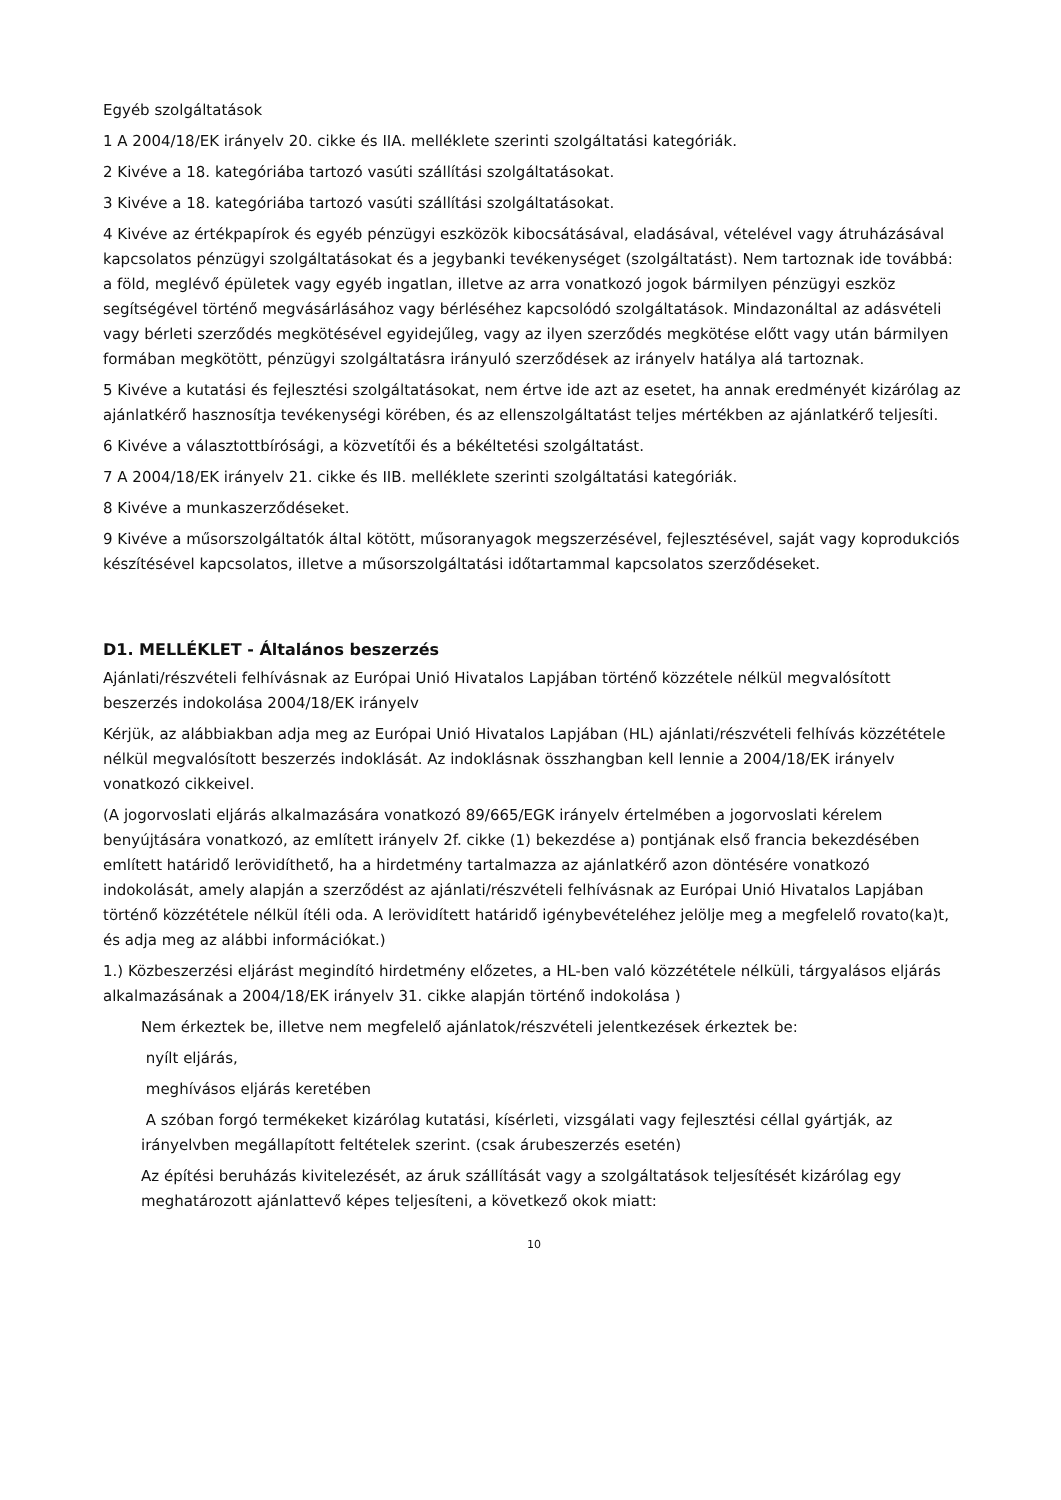Egyéb szolgáltatások
1 A 2004/18/EK irányelv 20. cikke és IIA. melléklete szerinti szolgáltatási kategóriák.
2 Kivéve a 18. kategóriába tartozó vasúti szállítási szolgáltatásokat.
3 Kivéve a 18. kategóriába tartozó vasúti szállítási szolgáltatásokat.
4 Kivéve az értékpapírok és egyéb pénzügyi eszközök kibocsátásával, eladásával, vételével vagy átruházásával kapcsolatos pénzügyi szolgáltatásokat és a jegybanki tevékenységet (szolgáltatást). Nem tartoznak ide továbbá: a föld, meglévő épületek vagy egyéb ingatlan, illetve az arra vonatkozó jogok bármilyen pénzügyi eszköz segítségével történő megvásárlásához vagy bérléséhez kapcsolódó szolgáltatások. Mindazonáltal az adásvételi vagy bérleti szerződés megkötésével egyidejűleg, vagy az ilyen szerződés megkötése előtt vagy után bármilyen formában megkötött, pénzügyi szolgáltatásra irányuló szerződések az irányelv hatálya alá tartoznak.
5 Kivéve a kutatási és fejlesztési szolgáltatásokat, nem értve ide azt az esetet, ha annak eredményét kizárólag az ajánlatkérő hasznosítja tevékenységi körében, és az ellenszolgáltatást teljes mértékben az ajánlatkérő teljesíti.
6 Kivéve a választottbírósági, a közvetítői és a békéltetési szolgáltatást.
7 A 2004/18/EK irányelv 21. cikke és IIB. melléklete szerinti szolgáltatási kategóriák.
8 Kivéve a munkaszerződéseket.
9 Kivéve a műsorszolgáltatók által kötött, műsoranyagok megszerzésével, fejlesztésével, saját vagy koprodukciós készítésével kapcsolatos, illetve a műsorszolgáltatási időtartammal kapcsolatos szerződéseket.
D1. MELLÉKLET - Általános beszerzés
Ajánlati/részvételi felhívásnak az Európai Unió Hivatalos Lapjában történő közzétele nélkül megvalósított beszerzés indokolása 2004/18/EK irányelv
Kérjük, az alábbiakban adja meg az Európai Unió Hivatalos Lapjában (HL) ajánlati/részvételi felhívás közzététele nélkül megvalósított beszerzés indoklását. Az indoklásnak összhangban kell lennie a 2004/18/EK irányelv vonatkozó cikkeivel.
(A jogorvoslati eljárás alkalmazására vonatkozó 89/665/EGK irányelv értelmében a jogorvoslati kérelem benyújtására vonatkozó, az említett irányelv 2f. cikke (1) bekezdése a) pontjának első francia bekezdésében említett határidő lerövidíthető, ha a hirdetmény tartalmazza az ajánlatkérő azon döntésére vonatkozó indokolását, amely alapján a szerződést az ajánlati/részvételi felhívásnak az Európai Unió Hivatalos Lapjában történő közzététele nélkül ítéli oda. A lerövidített határidő igénybevételéhez jelölje meg a megfelelő rovato(ka)t, és adja meg az alábbi információkat.)
1.) Közbeszerzési eljárást megindító hirdetmény előzetes, a HL-ben való közzététele nélküli, tárgyalásos eljárás alkalmazásának a 2004/18/EK irányelv 31. cikke alapján történő indokolása )
Nem érkeztek be, illetve nem megfelelő ajánlatok/részvételi jelentkezések érkeztek be:
nyílt eljárás,
meghívásos eljárás keretében
A szóban forgó termékeket kizárólag kutatási, kísérleti, vizsgálati vagy fejlesztési céllal gyártják, az irányelvben megállapított feltételek szerint. (csak árubeszerzés esetén)
Az építési beruházás kivitelezését, az áruk szállítását vagy a szolgáltatások teljesítését kizárólag egy meghatározott ajánlattevő képes teljesíteni, a következő okok miatt:
10